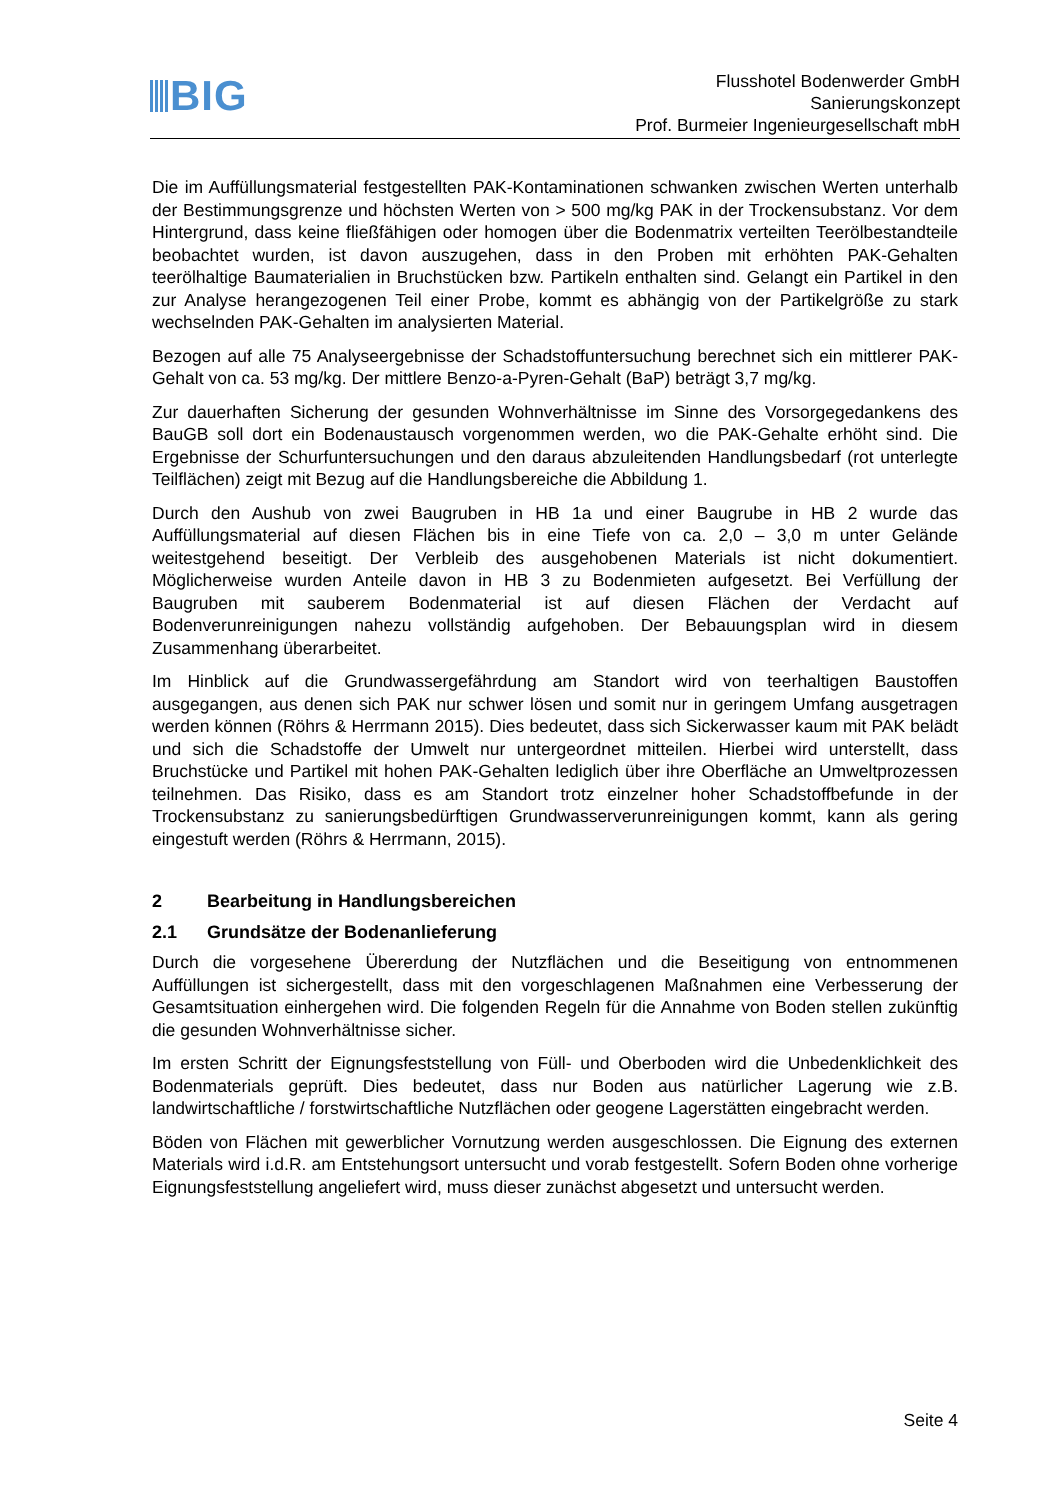BIG
Flusshotel Bodenwerder GmbH
Sanierungskonzept
Prof. Burmeier Ingenieurgesellschaft mbH
Die im Auffüllungsmaterial festgestellten PAK-Kontaminationen schwanken zwischen Werten unterhalb der Bestimmungsgrenze und höchsten Werten von > 500 mg/kg PAK in der Trockensubstanz. Vor dem Hintergrund, dass keine fließfähigen oder homogen über die Bodenmatrix verteilten Teerölbestandteile beobachtet wurden, ist davon auszugehen, dass in den Proben mit erhöhten PAK-Gehalten teerölhaltige Baumaterialien in Bruchstücken bzw. Partikeln enthalten sind. Gelangt ein Partikel in den zur Analyse herangezogenen Teil einer Probe, kommt es abhängig von der Partikelgröße zu stark wechselnden PAK-Gehalten im analysierten Material.
Bezogen auf alle 75 Analyseergebnisse der Schadstoffuntersuchung berechnet sich ein mittlerer PAK-Gehalt von ca. 53 mg/kg. Der mittlere Benzo-a-Pyren-Gehalt (BaP) beträgt 3,7 mg/kg.
Zur dauerhaften Sicherung der gesunden Wohnverhältnisse im Sinne des Vorsorgegedankens des BauGB soll dort ein Bodenaustausch vorgenommen werden, wo die PAK-Gehalte erhöht sind. Die Ergebnisse der Schurfuntersuchungen und den daraus abzuleitenden Handlungsbedarf (rot unterlegte Teilflächen) zeigt mit Bezug auf die Handlungsbereiche die Abbildung 1.
Durch den Aushub von zwei Baugruben in HB 1a und einer Baugrube in HB 2 wurde das Auffüllungsmaterial auf diesen Flächen bis in eine Tiefe von ca. 2,0 – 3,0 m unter Gelände weitestgehend beseitigt. Der Verbleib des ausgehobenen Materials ist nicht dokumentiert. Möglicherweise wurden Anteile davon in HB 3 zu Bodenmieten aufgesetzt. Bei Verfüllung der Baugruben mit sauberem Bodenmaterial ist auf diesen Flächen der Verdacht auf Bodenverunreinigungen nahezu vollständig aufgehoben. Der Bebauungsplan wird in diesem Zusammenhang überarbeitet.
Im Hinblick auf die Grundwassergefährdung am Standort wird von teerhaltigen Baustoffen ausgegangen, aus denen sich PAK nur schwer lösen und somit nur in geringem Umfang ausgetragen werden können (Röhrs & Herrmann 2015). Dies bedeutet, dass sich Sickerwasser kaum mit PAK belädt und sich die Schadstoffe der Umwelt nur untergeordnet mitteilen. Hierbei wird unterstellt, dass Bruchstücke und Partikel mit hohen PAK-Gehalten lediglich über ihre Oberfläche an Umweltprozessen teilnehmen. Das Risiko, dass es am Standort trotz einzelner hoher Schadstoffbefunde in der Trockensubstanz zu sanierungsbedürftigen Grundwasserverunreinigungen kommt, kann als gering eingestuft werden (Röhrs & Herrmann, 2015).
2 Bearbeitung in Handlungsbereichen
2.1 Grundsätze der Bodenanlieferung
Durch die vorgesehene Übererdung der Nutzflächen und die Beseitigung von entnommenen Auffüllungen ist sichergestellt, dass mit den vorgeschlagenen Maßnahmen eine Verbesserung der Gesamtsituation einhergehen wird. Die folgenden Regeln für die Annahme von Boden stellen zukünftig die gesunden Wohnverhältnisse sicher.
Im ersten Schritt der Eignungsfeststellung von Füll- und Oberboden wird die Unbedenklichkeit des Bodenmaterials geprüft. Dies bedeutet, dass nur Boden aus natürlicher Lagerung wie z.B. landwirtschaftliche / forstwirtschaftliche Nutzflächen oder geogene Lagerstätten eingebracht werden.
Böden von Flächen mit gewerblicher Vornutzung werden ausgeschlossen. Die Eignung des externen Materials wird i.d.R. am Entstehungsort untersucht und vorab festgestellt. Sofern Boden ohne vorherige Eignungsfeststellung angeliefert wird, muss dieser zunächst abgesetzt und untersucht werden.
Seite 4